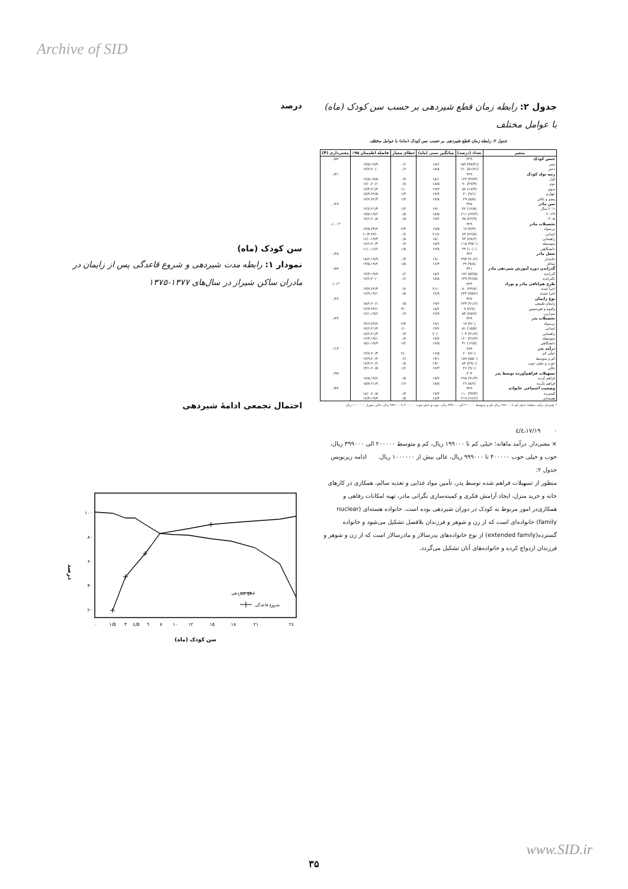Archive of SID
جدول ۲: رابطه زمان قطع شیردهی بر حسب سن کودک (ماه) با عوامل مختلف
جدول ۲: رابطه زمان قطع شیردهی بر حسب سن کودک (ماه) با عوامل مختلف
| متغیر | تعداد (درصد) | میانگین سنی (ماه) | خطای معیار | فاصله اطمینان ۹۵٪ | معنی‌داری (P) |
| --- | --- | --- | --- | --- | --- |
| جنس کودک | ۳۲۹ | | | | ۰/۵۳ |
| پسر | (۴۸/۳٪) ۱۵۹ | ۱۸/۶ | ۰/۶ | ۱۷/۵،۱۹/۹ | |
| دختر | (۵۱/۷٪) ۱۷۰ | ۱۸/۸ | ۰/۶ | ۱۷/۷،۲۰/۰ | |
| رتبه تولد کودک | ۳۲۹ | | | | ۰/۳۱ |
| اول | (۳۷/۴) ۱۲۳ | ۱۸/۱ | ۰/۷ | ۱۶/۸،۱۹/۵ | |
| دوم | (۲۷/۴) ۹۰ | ۱۸/۵ | ۰/۸ | ۱۷/۰،۲۰/۱ | |
| سوم | (۱۷/۳) ۵۷ | ۱۹/۳ | ۱/۰ | ۱۷/۳،۲۱/۲ | |
| چهارم | (۹/۱) ۳۰ | ۱۹/۹ | ۱/۳ | ۱۷/۳،۲۲/۵ | |
| پنجم و بالاتر | (۸/۸) ۲۹ | ۱۹/۸ | ۱/۴ | ۱۷/۲،۲۲/۴ | |
| سن مادر | ۳۲۸ | | | | ۰/۲۷ |
| <۲۰ سال | (۱۲/۸) ۴۲ | ۱۹/۰ | ۱/۲ | ۱۶/۷،۲۱/۴ | |
| ۲۰-۲۹ | (۶۴/۳) ۲۱۱ | ۱۸/۵ | ۰/۵ | ۱۷/۵،۱۹/۶ | |
| ≥۳۰ | (۲۲/۹) ۷۵ | ۱۹/۲ | ۰/۸ | ۱۷/۶،۲۰/۸ | |
| تحصیلات مادر | ۳۲۹ | | | | *۰/۰۰۱ |
| بی‌سواد | (۴/۳) ۱۴ | ۱۹/۵ | ۲/۴ | ۱۴/۸،۲۴/۲ | |
| ابتدایی | (۲۲/۵) ۷۴ | ۲۱/۶ | ۰/۷ | ۲۰/۳،۲۳/۰ | |
| راهنمایی | (۲۸/۲) ۹۳ | ۱۸/۰ | ۰/۸ | ۱۶/۰،۱۹/۳ | |
| متوسطه | (۳۵/۰) ۱۱۵ | ۱۸/۹ | ۰/۷ | ۱۷/۶،۲۰/۳ | |
| دانشگاهی | (۱۰/۰) ۳۳ | ۱۳/۸ | ۱/۵ | ۱۱/۰،۱۶/۶ | |
| شغل مادر | ۳۲۶ | | | | ۰/۲۸ |
| خانه‌دار | (۹۰/۲) ۲۹۴ | ۱۹/۰ | ۰/۴ | ۱۸/۲،۱۹/۹ | |
| شاغل | (۹/۸) ۳۲ | ۱۶/۴ | ۱/۵ | ۱۳/۵،۱۹/۲ | |
| گذراندن دوره آموزش شیردهی مادر | ۳۲۱ | | | | ۰/۸۹ |
| گذرانده | (۵۳/۵) ۱۷۲ | ۱۸/۶ | ۰/۶ | ۱۷/۴،۱۹/۷ | |
| نگذرانده | (۴۶/۵) ۱۴۹ | ۱۸/۸ | ۰/۶ | ۱۷/۶،۲۰/۰ | |
| طرح هم‌اتاقی مادر و نوزاد | ۳۲۳ | | | | *۰/۰۱ |
| اجرا شده | (۲۴/۸) ۸۰ | ۲۱/۰ | ۰/۷ | ۱۹/۷،۲۲/۴ | |
| اجرا نشده | (۷۵/۲) ۲۴۳ | ۱۷/۹ | ۰/۵ | ۱۶/۹،۱۹/۱ | |
| نوع زایمان | ۳۲۷ | | | | ۰/۲۷ |
| زایمان طبیعی | (۷۱/۶) ۲۳۴ | ۱۹/۲ | ۰/۵ | ۱۸/۲،۲۰/۱ | |
| وکیوم و فورسپس | (۲/۷) ۹ | ۱۸/۲ | ۳/۰ | ۱۲/۴،۲۴/۱ | |
| سزارین | (۲۵/۷) ۸۴ | ۱۷/۹ | ۰/۹ | ۱۶/۱،۱۹/۶ | |
| تحصیلات پدر | ۳۲۹ | | | | ۰/۲۳ |
| بی‌سواد | (۴/۰) ۱۳ | ۱۹/۱ | ۲/۳ | ۱۴/۶،۲۳/۶ | |
| ابتدایی | (۱۵/۵) ۵۱ | ۱۹/۶ | ۱/۰ | ۱۷/۶،۲۱/۷ | |
| راهنمایی | (۳۱/۷) ۱۰۴ | ۲۰/۰ | ۰/۷ | ۱۸/۶،۲۱/۳ | |
| متوسطه | (۳۶/۳) ۱۲۰ | ۱۷/۷ | ۰/۷ | ۱۶/۴،۱۹/۱ | |
| دانشگاهی | (۱۲/۵) ۴۱ | ۱۷/۵ | ۱/۲ | ۱۵/۱،۱۹/۹ | |
| درآمد پدر | ۲۸۹ | | | | ۰/۱۳ |
| خیلی کم | (۷/۰) ۲۰ | ۱۶/۵ | ۲/۰ | ۱۲/۷،۲۰/۴ | |
| کم و متوسط | (۵۵/۰) ۱۵۹ | ۱۹/۱ | ۰/۶ | ۱۷/۹،۲۰/۲ | |
| خوب و خیلی خوب | (۲۹/۰) ۸۴ | ۱۹/۰ | ۰/۸ | ۱۷/۴،۲۰/۶ | |
| عالی | (۹/۰) ۲۶ | ۱۷/۳ | ۱/۶ | ۱۴/۱،۲۰/۵ | |
| تسهیلات فراهم‌آورده توسط پدر | ۳۰۴ | | | | ۰/۹۹ |
| فراهم کرده | (۹۱/۴) ۲۷۸ | ۱۸/۷ | ۰/۵ | ۱۷/۸،۱۹/۶ | |
| فراهم نکرده | (۸/۶) ۲۶ | ۱۸/۸ | ۱/۶ | ۱۵/۷،۲۱/۹ | |
| وضعیت اجتماعی خانواده | ۳۲۹ | | | | ۰/۴۲ |
| گسترده | (۳۳/۴) ۱۱۰ | ۱۹/۴ | ۰/۷ | ۱۸/۰،۲۰/۸ | |
| هسته‌ای | (۶۶/۶) ۲۱۹ | ۱۸/۴ | ۰/۵ | ۱۷/۴،۱۹/۴ | |
* معنی‌دار. درآمد ماهانه؛ خیلی کم تا ۱۹۹۰۰۰ ریال، کم و متوسط ۲۰۰۰۰۰ الی ۳۹۹۰۰۰ ریال، خوب و خیلی خوب ۴۰۰۰۰۰ تا ۹۹۹۰۰۰ ریال، عالی بیش از ۱۰۰۰۰۰۰ ریال.
۰ ۱۷/۱۹،٤/٤
× معنی‌دار. درآمد ماهانه؛ خیلی کم تا ۱۹۹۰۰۰ ریال، کم و متوسط ۲۰۰۰۰۰ الی ۳۹۹۰۰۰ ریال، خوب و خیلی خوب ۴۰۰۰۰۰ تا ۹۹۹۰۰۰ ریال، عالی بیش از ۱۰۰۰۰۰۰ ریال. ادامه زیرنویس جدول ۲:
منظور از تسهیلات فراهم شده توسط پدر، تأمین مواد غذایی و تغذیه سالم، همکاری در کارهای خانه و خرید منزل، ایجاد آرامش فکری و کمینه‌سازی نگرانی مادر، تهیه امکانات رفاهی و همکاری‌در امور مربوط به کودک در دوران شیردهی بوده است. خانواده هسته‌ای (nuclear family) خانواده‌ای است که از زن و شوهر و فرزندان بلافصل تشکیل می‌شود و خانواده گسترده(extended family) از نوع خانواده‌های پدرسالار و مادرسالار است که از زن و شوهر و فرزندان ازدواج کرده و خانواده‌های آنان تشکیل می‌گردد.
درصد
سن کودک (ماه)
نمودار ۱: رابطه مدت شیردهی و شروع قاعدگی پس از زایمان در مادران ساکن شیراز در سال‌های ۱۳۷۷-۱۳۷۵
احتمال تجمعی ادامهٔ شیردهی
۱۰۰
۸۰
۶۰
۴۰
۲۰
درصد
قطع شیردهی
شروع قاعدگی
۰
۱/۵
۳
٤/۵
٦
۸
۱۰
۱۲
۱۵
۱۸
۲۱
٢٤
سن کودک (ماه)
www.SID.ir
۳۵